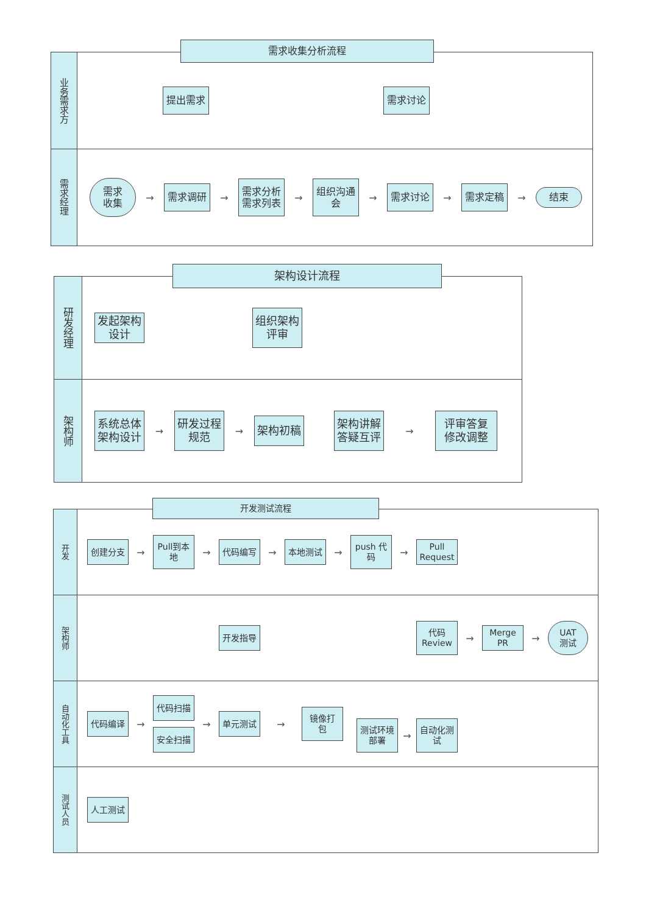需求收集分析流程
业务需求方
提出需求 需求讨论
需求经理
需求
收集
→
需求调研
→
需求分析
需求列表
→
组织沟通
会
→
需求讨论
→
需求定稿
→
结束
架构设计流程
研发经理
发起架构
设计
组织架构
评审
架构师
系统总体
架构设计
→
研发过程
规范
→
架构初稿
架构讲解
答疑互评
→
评审答复
修改调整
开发测试流程
开发
创建分支
→
Pull到本
地
→
代码编写
→
本地测试
→
push 代
码
→
Pull
Request
架构师
开发指导
代码
Review
→
Merge
PR
→
UAT
测试
自动化工具
代码编译
→
代码扫描
安全扫描
→
单元测试
→
镜像打
包
测试环境
部署
→
自动化测
试
测试人员
人工测试